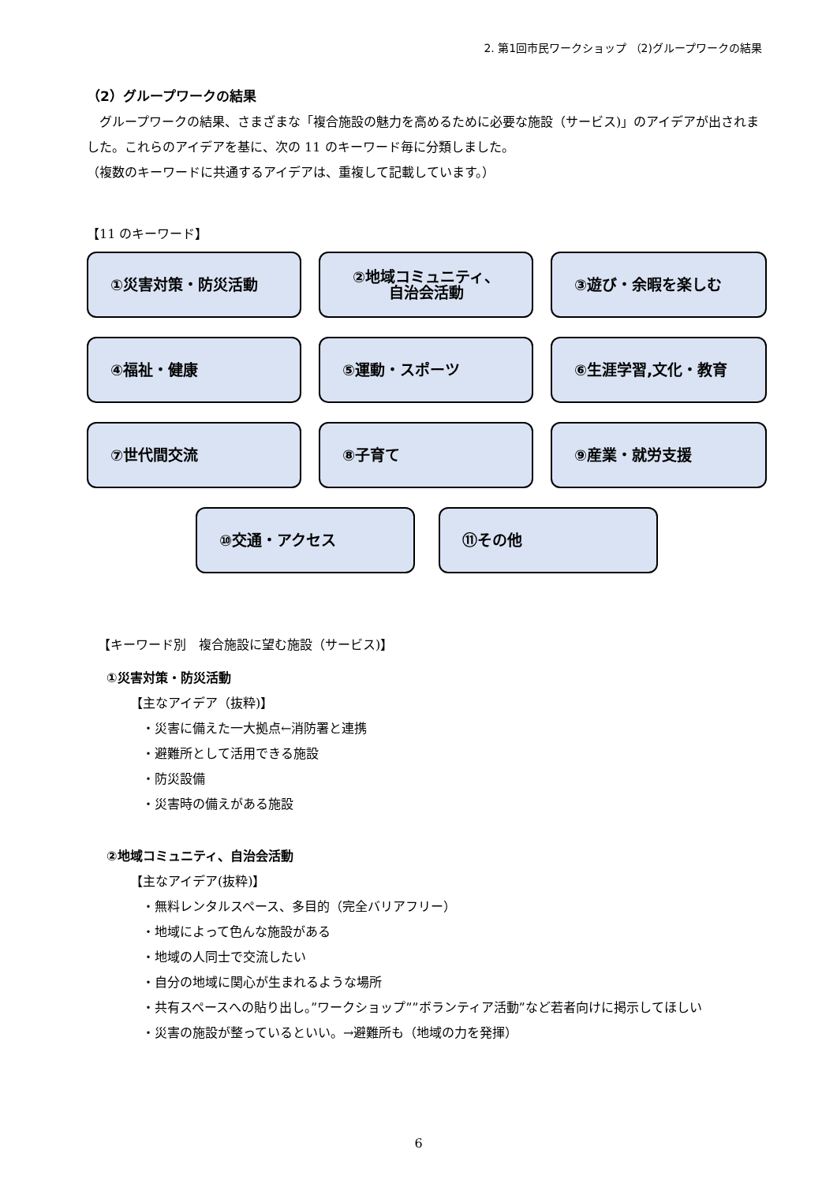2. 第1回市民ワークショップ （2)グループワークの結果
（2）グループワークの結果
　グループワークの結果、さまざまな「複合施設の魅力を高めるために必要な施設（サービス)」のアイデアが出されました。これらのアイデアを基に、次の 11 のキーワード毎に分類しました。
（複数のキーワードに共通するアイデアは、重複して記載しています。）
【11 のキーワード】
①災害対策・防災活動
②地域コミュニティ、
自治会活動
③遊び・余暇を楽しむ
④福祉・健康
⑤運動・スポーツ
⑥生涯学習,文化・教育
⑦世代間交流
⑧子育て
⑨産業・就労支援
⑩交通・アクセス ⑪その他
【キーワード別　複合施設に望む施設（サービス)】
①災害対策・防災活動
【主なアイデア（抜粋)】
・災害に備えた一大拠点←消防署と連携
・避難所として活用できる施設
・防災設備
・災害時の備えがある施設
②地域コミュニティ、自治会活動
【主なアイデア(抜粋)】
・無料レンタルスペース、多目的（完全バリアフリー）
・地域によって色んな施設がある
・地域の人同士で交流したい
・自分の地域に関心が生まれるような場所
・共有スペースへの貼り出し。”ワークショップ””ボランティア活動”など若者向けに掲示してほしい
・災害の施設が整っているといい。→避難所も（地域の力を発揮）
6